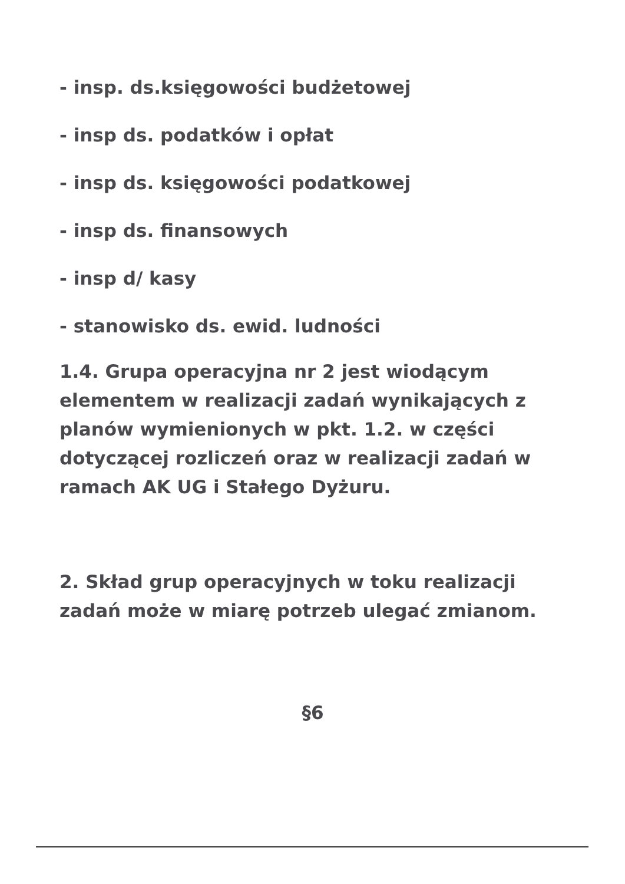- insp. ds.księgowości budżetowej
- insp ds. podatków i opłat
- insp ds. księgowości podatkowej
- insp ds. finansowych
- insp d/ kasy
- stanowisko ds. ewid. ludności
1.4. Grupa operacyjna nr 2 jest wiodącym elementem w realizacji zadań wynikających z planów wymienionych w pkt. 1.2. w części dotyczącej rozliczeń oraz w realizacji zadań w ramach AK UG i Stałego Dyżuru.
2. Skład grup operacyjnych w toku realizacji zadań może w miarę potrzeb ulegać zmianom.
§6